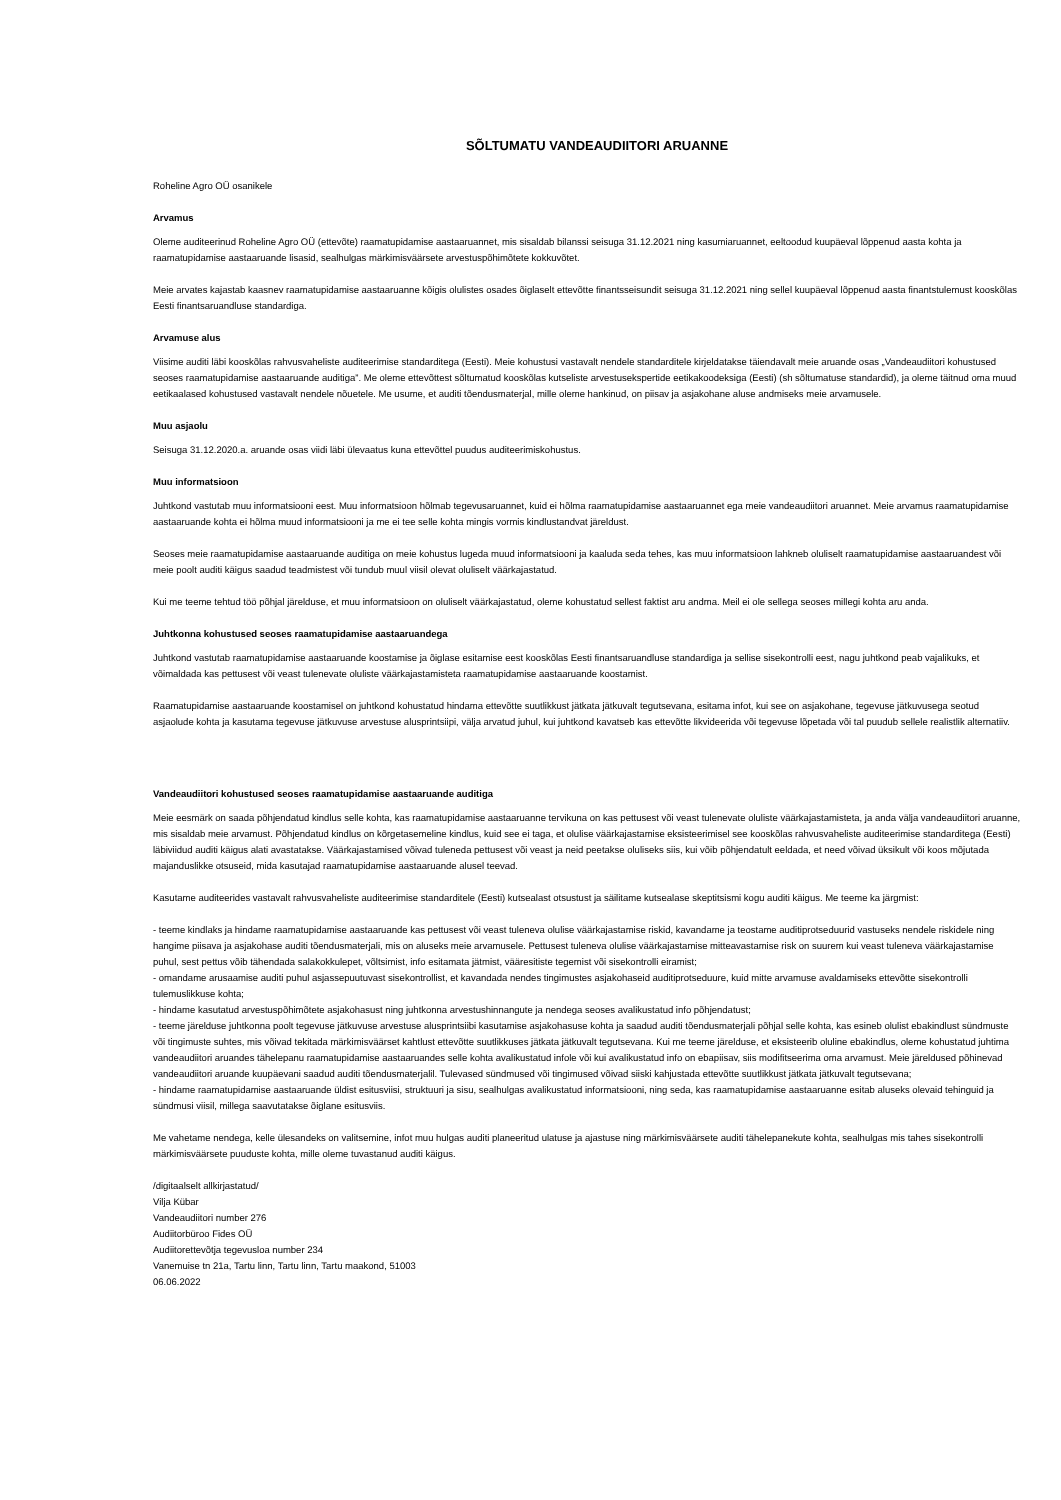SÕLTUMATU VANDEAUDIITORI ARUANNE
Roheline Agro OÜ osanikele
Arvamus
Oleme auditeerinud Roheline Agro OÜ (ettevõte) raamatupidamise aastaaruannet, mis sisaldab bilanssi seisuga 31.12.2021 ning kasumiaruannet, eeltoodud kuupäeval lõppenud aasta kohta ja raamatupidamise aastaaruande lisasid, sealhulgas märkimisväärsete arvestuspõhimõtete kokkuvõtet.
Meie arvates kajastab kaasnev raamatupidamise aastaaruanne kõigis olulistes osades õiglaselt ettevõtte finantsseisundit seisuga 31.12.2021 ning sellel kuupäeval lõppenud aasta finantstulemust kooskõlas Eesti finantsaruandluse standardiga.
Arvamuse alus
Viisime auditi läbi kooskõlas rahvusvaheliste auditeerimise standarditega (Eesti). Meie kohustusi vastavalt nendele standarditele kirjeldatakse täiendavalt meie aruande osas „Vandeaudiitori kohustused seoses raamatupidamise aastaaruande auditiga”. Me oleme ettevõttest sõltumatud kooskõlas kutseliste arvestusekspertide eetikakoodeksiga (Eesti) (sh sõltumatuse standardid), ja oleme täitnud oma muud eetikaalased kohustused vastavalt nendele nõuetele. Me usume, et auditi tõendusmaterjal, mille oleme hankinud, on piisav ja asjakohane aluse andmiseks meie arvamusele.
Muu asjaolu
Seisuga 31.12.2020.a. aruande osas viidi läbi ülevaatus kuna ettevõttel puudus auditeerimiskohustus.
Muu informatsioon
Juhtkond vastutab muu informatsiooni eest. Muu informatsioon hõlmab tegevusaruannet, kuid ei hõlma raamatupidamise aastaaruannet ega meie vandeaudiitori aruannet. Meie arvamus raamatupidamise aastaaruande kohta ei hõlma muud informatsiooni ja me ei tee selle kohta mingis vormis kindlustandvat järeldust.
Seoses meie raamatupidamise aastaaruande auditiga on meie kohustus lugeda muud informatsiooni ja kaaluda seda tehes, kas muu informatsioon lahkneb oluliselt raamatupidamise aastaaruandest või meie poolt auditi käigus saadud teadmistest või tundub muul viisil olevat oluliselt väärkajastatud.
Kui me teeme tehtud töö põhjal järelduse, et muu informatsioon on oluliselt väärkajastatud, oleme kohustatud sellest faktist aru andma. Meil ei ole sellega seoses millegi kohta aru anda.
Juhtkonna kohustused seoses raamatupidamise aastaaruandega
Juhtkond vastutab raamatupidamise aastaaruande koostamise ja õiglase esitamise eest kooskõlas Eesti finantsaruandluse standardiga ja sellise sisekontrolli eest, nagu juhtkond peab vajalikuks, et võimaldada kas pettusest või veast tulenevate oluliste väärkajastamisteta raamatupidamise aastaaruande koostamist.
Raamatupidamise aastaaruande koostamisel on juhtkond kohustatud hindama ettevõtte suutlikkust jätkata jätkuvalt tegutsevana, esitama infot, kui see on asjakohane, tegevuse jätkuvusega seotud asjaolude kohta ja kasutama tegevuse jätkuvuse arvestuse alusprintsiipi, välja arvatud juhul, kui juhtkond kavatseb kas ettevõtte likvideerida või tegevuse lõpetada või tal puudub sellele realistlik alternatiiv.
Vandeaudiitori kohustused seoses raamatupidamise aastaaruande auditiga
Meie eesmärk on saada põhjendatud kindlus selle kohta, kas raamatupidamise aastaaruanne tervikuna on kas pettusest või veast tulenevate oluliste väärkajastamisteta, ja anda välja vandeaudiitori aruanne, mis sisaldab meie arvamust. Põhjendatud kindlus on kõrgetasemeline kindlus, kuid see ei taga, et olulise väärkajastamise eksisteerimisel see kooskõlas rahvusvaheliste auditeerimise standarditega (Eesti) läbiviidud auditi käigus alati avastatakse. Väärkajastamised võivad tuleneda pettusest või veast ja neid peetakse oluliseks siis, kui võib põhjendatult eeldada, et need võivad üksikult või koos mõjutada majanduslikke otsuseid, mida kasutajad raamatupidamise aastaaruande alusel teevad.
Kasutame auditeerides vastavalt rahvusvaheliste auditeerimise standarditele (Eesti) kutsealast otsustust ja säilitame kutsealase skeptitsismi kogu auditi käigus. Me teeme ka järgmist:
- teeme kindlaks ja hindame raamatupidamise aastaaruande kas pettusest või veast tuleneva olulise väärkajastamise riskid, kavandame ja teostame auditiprotseduurid vastuseks nendele riskidele ning hangime piisava ja asjakohase auditi tõendusmaterjali, mis on aluseks meie arvamusele. Pettusest tuleneva olulise väärkajastamise mitteavastamise risk on suurem kui veast tuleneva väärkajastamise puhul, sest pettus võib tähendada salakokkulepet, võltsimist, info esitamata jätmist, vääresitiste tegemist või sisekontrolli eiramist;
- omandame arusaamise auditi puhul asjassepuutuvast sisekontrollist, et kavandada nendes tingimustes asjakohaseid auditiprotseduure, kuid mitte arvamuse avaldamiseks ettevõtte sisekontrolli tulemuslikkuse kohta;
- hindame kasutatud arvestuspõhimõtete asjakohasust ning juhtkonna arvestushinnangute ja nendega seoses avalikustatud info põhjendatust;
- teeme järelduse juhtkonna poolt tegevuse jätkuvuse arvestuse alusprintsiibi kasutamise asjakohasuse kohta ja saadud auditi tõendusmaterjali põhjal selle kohta, kas esineb olulist ebakindlust sündmuste või tingimuste suhtes, mis võivad tekitada märkimisväärset kahtlust ettevõtte suutlikkuses jätkata jätkuvalt tegutsevana. Kui me teeme järelduse, et eksisteerib oluline ebakindlus, oleme kohustatud juhtima vandeaudiitori aruandes tähelepanu raamatupidamise aastaaruandes selle kohta avalikustatud infole või kui avalikustatud info on ebapiisav, siis modifitseerima oma arvamust. Meie järeldused põhinevad vandeaudiitori aruande kuupäevani saadud auditi tõendusmaterjalil. Tulevased sündmused või tingimused võivad siiski kahjustada ettevõtte suutlikkust jätkata jätkuvalt tegutsevana;
- hindame raamatupidamise aastaaruande üldist esitusviisi, struktuuri ja sisu, sealhulgas avalikustatud informatsiooni, ning seda, kas raamatupidamise aastaaruanne esitab aluseks olevaid tehinguid ja sündmusi viisil, millega saavutatakse õiglane esitusviis.
Me vahetame nendega, kelle ülesandeks on valitsemine, infot muu hulgas auditi planeeritud ulatuse ja ajastuse ning märkimisväärsete auditi tähelepanekute kohta, sealhulgas mis tahes sisekontrolli märkimisväärsete puuduste kohta, mille oleme tuvastanud auditi käigus.
/digitaalselt allkirjastatud/
Vilja Kübar
Vandeaudiitori number 276
Audiitorbüroo Fides OÜ
Audiitorettevõtja tegevusloa number 234
Vanemuise tn 21a, Tartu linn, Tartu linn, Tartu maakond, 51003
06.06.2022